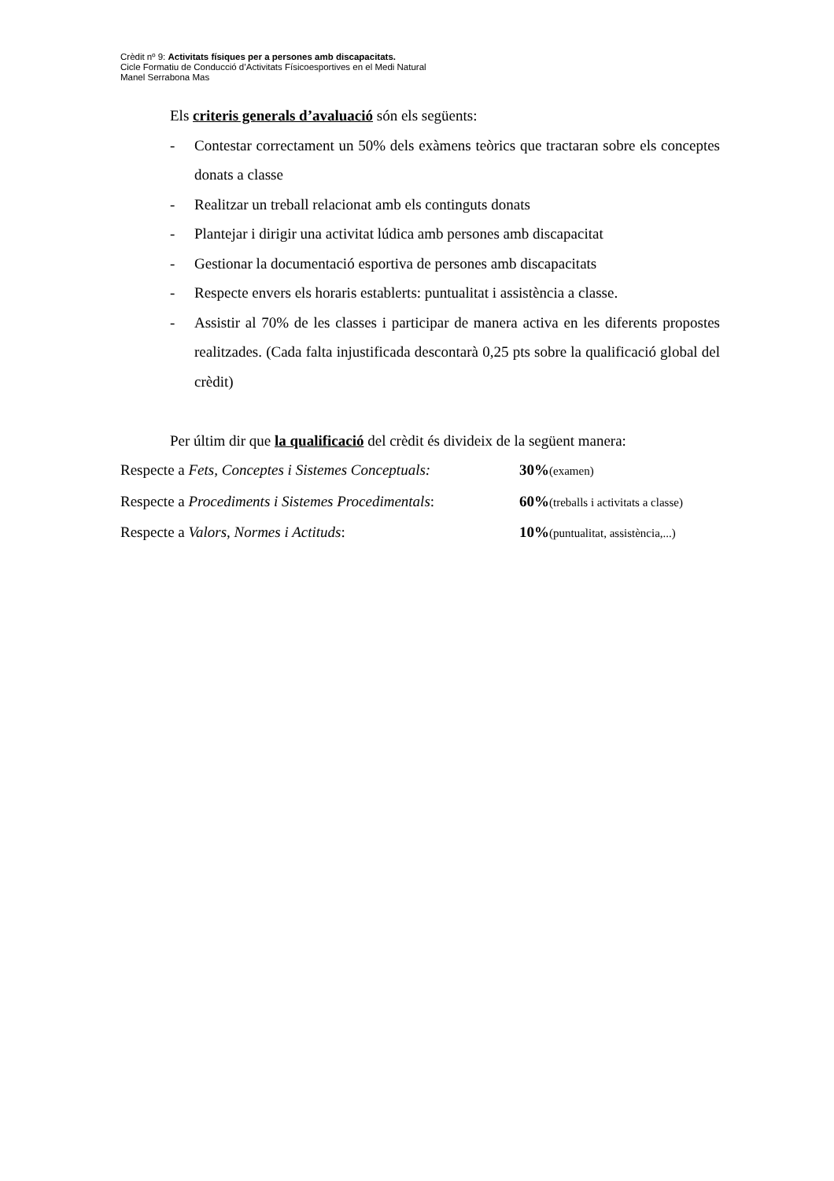Crèdit nº 9: Activitats físiques per a persones amb discapacitats.
Cicle Formatiu de Conducció d’Activitats Físicoesportives en el Medi Natural
Manel Serrabona Mas
Els criteris generals d’avaluació són els següents:
- Contestar correctament un 50% dels exàmens teòrics que tractaran sobre els conceptes donats a classe
- Realitzar un treball relacionat amb els continguts donats
- Plantejar i dirigir una activitat lúdica amb persones amb discapacitat
- Gestionar la documentació esportiva de persones amb discapacitats
- Respecte envers els horaris establerts: puntualitat i assistència a classe.
- Assistir al 70% de les classes i participar de manera activa en les diferents propostes realitzades. (Cada falta injustificada descontarà 0,25 pts sobre la qualificació global del crèdit)
Per últim dir que la qualificació del crèdit és divideix de la següent manera:
Respecte a Fets, Conceptes i Sistemes Conceptuals: 30%(examen)
Respecte a Procediments i Sistemes Procedimentals: 60%(treballs i activitats a classe)
Respecte a Valors, Normes i Actituds: 10%(puntualitat, assistència,...)